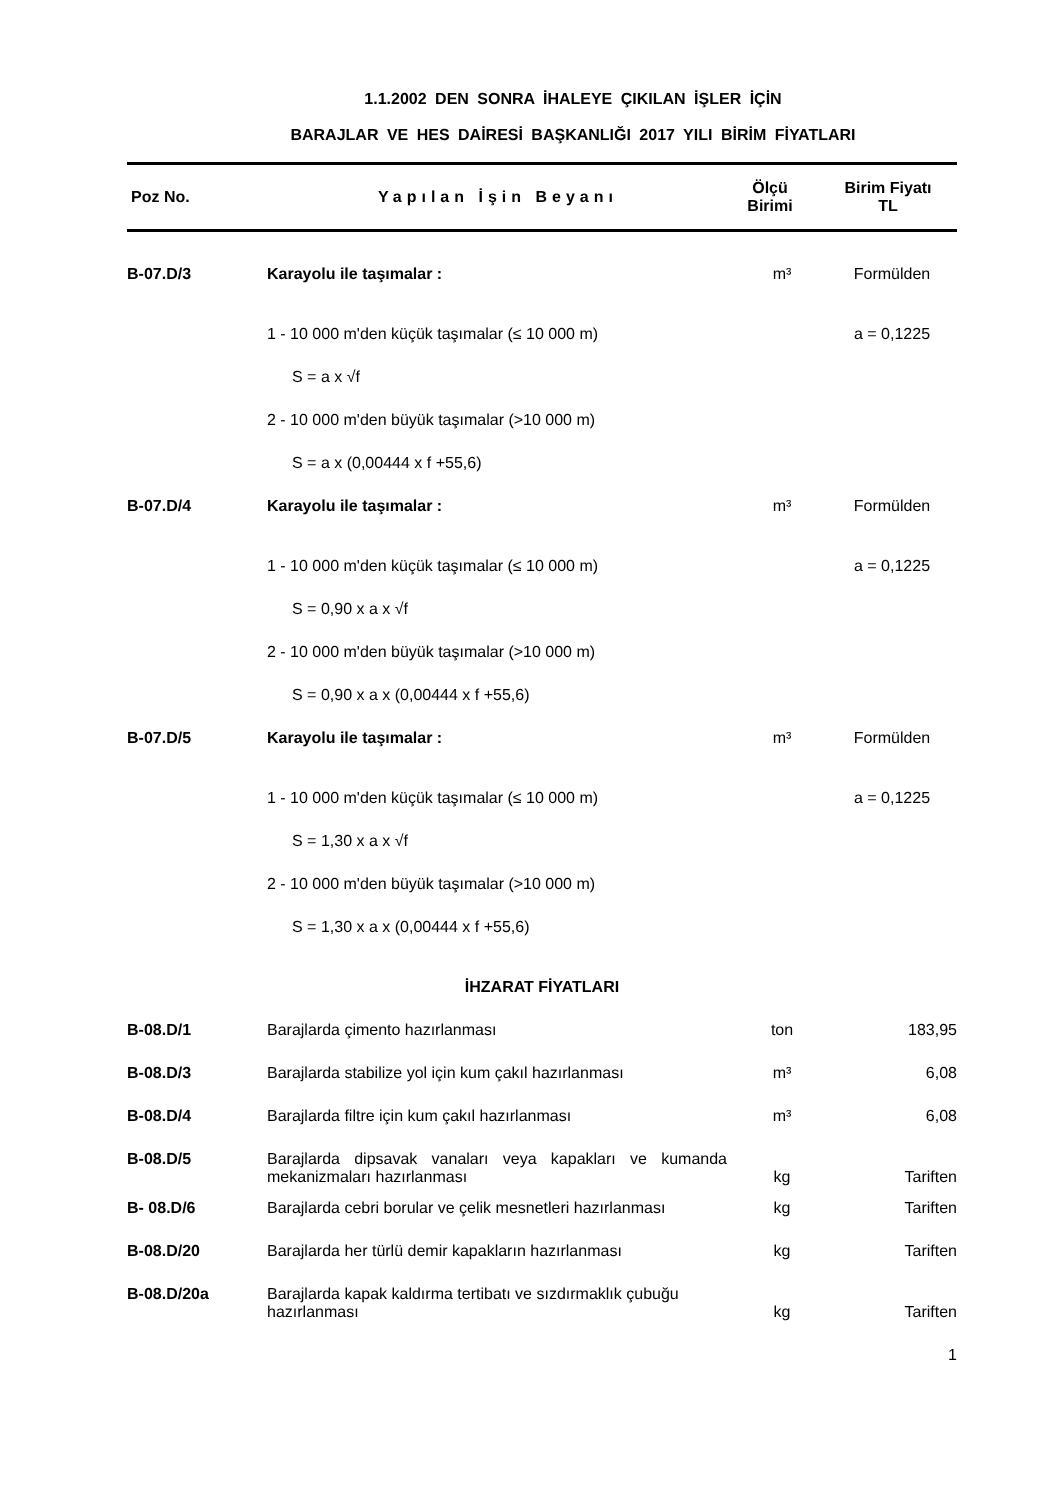1.1.2002 DEN SONRA İHALEYE ÇIKILAN İŞLER İÇİN
BARAJLAR VE HES DAİRESİ BAŞKANLIĞI 2017 YILI BİRİM FİYATLARI
| Poz No. | Yapılan İşin Beyanı | Ölçü Birimi | Birim Fiyatı TL |
| --- | --- | --- | --- |
| B-07.D/3 | Karayolu ile taşımalar : | m³ | Formülden |
| | 1 - 10 000 m'den küçük taşımalar (≤ 10 000 m) | | a = 0,1225 |
| | S = a x √f | | |
| | 2 - 10 000 m'den büyük taşımalar (>10 000 m) | | |
| | S = a x (0,00444 x f +55,6) | | |
| B-07.D/4 | Karayolu ile taşımalar : | m³ | Formülden |
| | 1 - 10 000 m'den küçük taşımalar (≤ 10 000 m) | | a = 0,1225 |
| | S = 0,90 x a x √f | | |
| | 2 - 10 000 m'den büyük taşımalar (>10 000 m) | | |
| | S = 0,90 x a x (0,00444 x f +55,6) | | |
| B-07.D/5 | Karayolu ile taşımalar : | m³ | Formülden |
| | 1 - 10 000 m'den küçük taşımalar (≤ 10 000 m) | | a = 0,1225 |
| | S = 1,30 x a x √f | | |
| | 2 - 10 000 m'den büyük taşımalar (>10 000 m) | | |
| | S = 1,30 x a x (0,00444 x f +55,6) | | |
| İHZARAT FİYATLARI | | | |
| B-08.D/1 | Barajlarda çimento hazırlanması | ton | 183,95 |
| B-08.D/3 | Barajlarda stabilize yol için kum çakıl hazırlanması | m³ | 6,08 |
| B-08.D/4 | Barajlarda filtre için kum çakıl hazırlanması | m³ | 6,08 |
| B-08.D/5 | Barajlarda dipsavak vanaları veya kapakları ve kumanda mekanizmaları hazırlanması | kg | Tariften |
| B- 08.D/6 | Barajlarda cebri borular ve çelik mesnetleri hazırlanması | kg | Tariften |
| B-08.D/20 | Barajlarda her türlü demir kapakların hazırlanması | kg | Tariften |
| B-08.D/20a | Barajlarda kapak kaldırma tertibatı ve sızdırmaklık çubuğu hazırlanması | kg | Tariften |
1